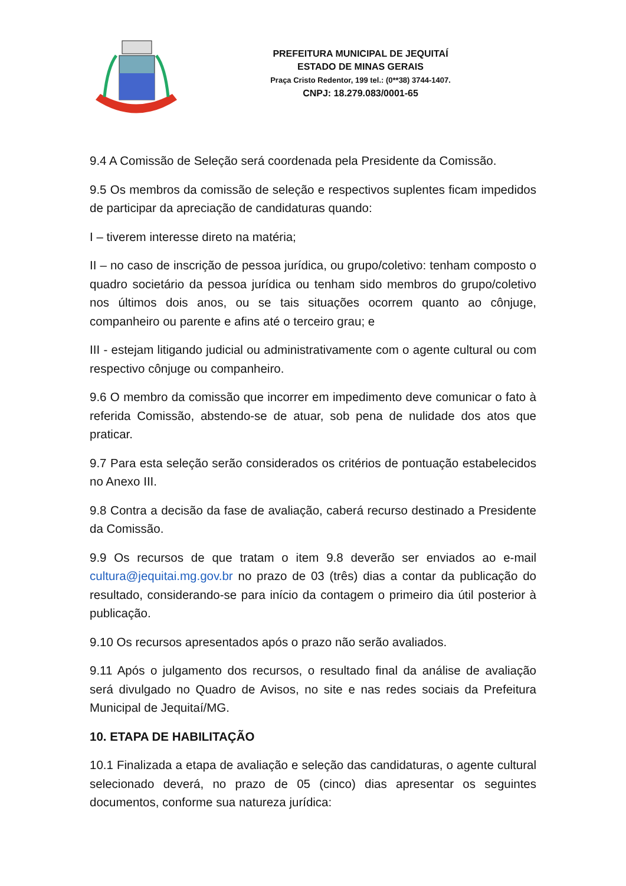PREFEITURA MUNICIPAL DE JEQUITAÍ
ESTADO DE MINAS GERAIS
Praça Cristo Redentor, 199 tel.: (0**38) 3744-1407.
CNPJ: 18.279.083/0001-65
9.4 A Comissão de Seleção será coordenada pela Presidente da Comissão.
9.5 Os membros da comissão de seleção e respectivos suplentes ficam impedidos de participar da apreciação de candidaturas quando:
I – tiverem interesse direto na matéria;
II – no caso de inscrição de pessoa jurídica, ou grupo/coletivo: tenham composto o quadro societário da pessoa jurídica ou tenham sido membros do grupo/coletivo nos últimos dois anos, ou se tais situações ocorrem quanto ao cônjuge, companheiro ou parente e afins até o terceiro grau; e
III - estejam litigando judicial ou administrativamente com o agente cultural ou com respectivo cônjuge ou companheiro.
9.6 O membro da comissão que incorrer em impedimento deve comunicar o fato à referida Comissão, abstendo-se de atuar, sob pena de nulidade dos atos que praticar.
9.7 Para esta seleção serão considerados os critérios de pontuação estabelecidos no Anexo III.
9.8 Contra a decisão da fase de avaliação, caberá recurso destinado a Presidente da Comissão.
9.9 Os recursos de que tratam o item 9.8 deverão ser enviados ao e-mail cultura@jequitai.mg.gov.br no prazo de 03 (três) dias a contar da publicação do resultado, considerando-se para início da contagem o primeiro dia útil posterior à publicação.
9.10 Os recursos apresentados após o prazo não serão avaliados.
9.11 Após o julgamento dos recursos, o resultado final da análise de avaliação será divulgado no Quadro de Avisos, no site e nas redes sociais da Prefeitura Municipal de Jequitaí/MG.
10. ETAPA DE HABILITAÇÃO
10.1 Finalizada a etapa de avaliação e seleção das candidaturas, o agente cultural selecionado deverá, no prazo de 05 (cinco) dias apresentar os seguintes documentos, conforme sua natureza jurídica: